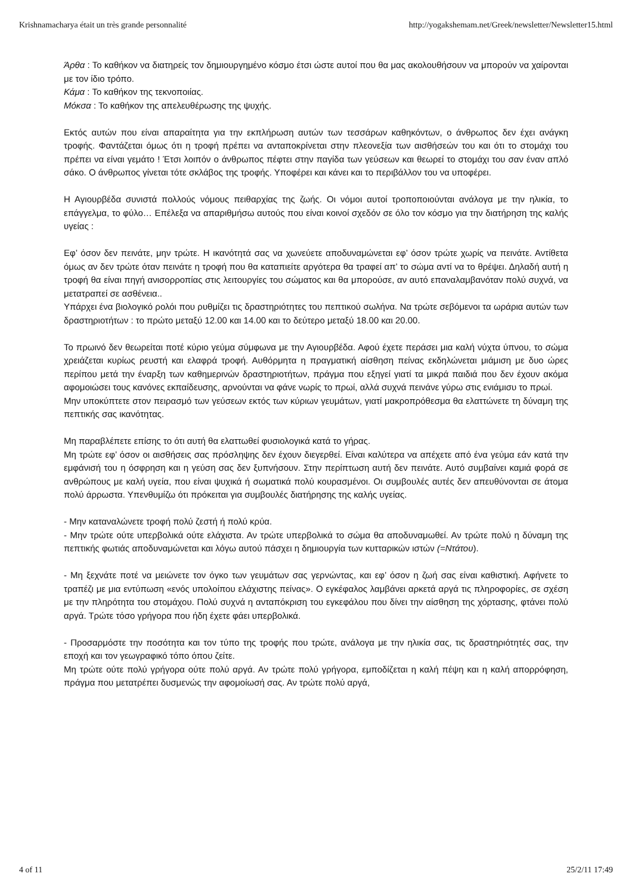Krishnamacharya était un très grande personnalité http://yogakshemam.net/Greek/newsletter/Newsletter15.html
Άρθα : Το καθήκον να διατηρείς τον δημιουργημένο κόσμο έτσι ώστε αυτοί που θα μας ακολουθήσουν να μπορούν να χαίρονται με τον ίδιο τρόπο.
Κάμα : Το καθήκον της τεκνοποιίας.
Μόκσα : Το καθήκον της απελευθέρωσης της ψυχής.
Εκτός αυτών που είναι απαραίτητα για την εκπλήρωση αυτών των τεσσάρων καθηκόντων, ο άνθρωπος δεν έχει ανάγκη τροφής. Φαντάζεται όμως ότι η τροφή πρέπει να ανταποκρίνεται στην πλεονεξία των αισθήσεών του και ότι το στομάχι του πρέπει να είναι γεμάτο ! Έτσι λοιπόν ο άνθρωπος πέφτει στην παγίδα των γεύσεων και θεωρεί το στομάχι του σαν έναν απλό σάκο. Ο άνθρωπος γίνεται τότε σκλάβος της τροφής. Υποφέρει και κάνει και το περιβάλλον του να υποφέρει.
Η Αγιουρβέδα συνιστά πολλούς νόμους πειθαρχίας της ζωής. Οι νόμοι αυτοί τροποποιούνται ανάλογα με την ηλικία, το επάγγελμα, το φύλο… Επέλεξα να απαριθμήσω αυτούς που είναι κοινοί σχεδόν σε όλο τον κόσμο για την διατήρηση της καλής υγείας :
Εφ’ όσον δεν πεινάτε, μην τρώτε. Η ικανότητά σας να χωνεύετε αποδυναμώνεται εφ’ όσον τρώτε χωρίς να πεινάτε. Αντίθετα όμως αν δεν τρώτε όταν πεινάτε η τροφή που θα καταπιείτε αργότερα θα τραφεί απ’ το σώμα αντί να το θρέψει. Δηλαδή αυτή η τροφή θα είναι πηγή ανισορροπίας στις λειτουργίες του σώματος και θα μπορούσε, αν αυτό επαναλαμβανόταν πολύ συχνά, να μετατραπεί σε ασθένεια..
Υπάρχει ένα βιολογικό ρολόι που ρυθμίζει τις δραστηριότητες του πεπτικού σωλήνα. Να τρώτε σεβόμενοι τα ωράρια αυτών των δραστηριοτήτων : το πρώτο μεταξύ 12.00 και 14.00 και το δεύτερο μεταξύ 18.00 και 20.00.
Το πρωινό δεν θεωρείται ποτέ κύριο γεύμα σύμφωνα με την Αγιουρβέδα. Αφού έχετε περάσει μια καλή νύχτα ύπνου, το σώμα χρειάζεται κυρίως ρευστή και ελαφρά τροφή. Αυθόρμητα η πραγματική αίσθηση πείνας εκδηλώνεται μιάμιση με δυο ώρες περίπου μετά την έναρξη των καθημερινών δραστηριοτήτων, πράγμα που εξηγεί γιατί τα μικρά παιδιά που δεν έχουν ακόμα αφομοιώσει τους κανόνες εκπαίδευσης, αρνούνται να φάνε νωρίς το πρωί, αλλά συχνά πεινάνε γύρω στις ενιάμισυ το πρωί.
Μην υποκύπτετε στον πειρασμό των γεύσεων εκτός των κύριων γευμάτων, γιατί μακροπρόθεσμα θα ελαττώνετε τη δύναμη της πεπτικής σας ικανότητας.
Μη παραβλέπετε επίσης το ότι αυτή θα ελαττωθεί φυσιολογικά κατά το γήρας.
Μη τρώτε εφ’ όσον οι αισθήσεις σας πρόσληψης δεν έχουν διεγερθεί. Είναι καλύτερα να απέχετε από ένα γεύμα εάν κατά την εμφάνισή του η όσφρηση και η γεύση σας δεν ξυπνήσουν. Στην περίπτωση αυτή δεν πεινάτε. Αυτό συμβαίνει καμιά φορά σε ανθρώπους με καλή υγεία, που είναι ψυχικά ή σωματικά πολύ κουρασμένοι. Οι συμβουλές αυτές δεν απευθύνονται σε άτομα πολύ άρρωστα. Υπενθυμίζω ότι πρόκειται για συμβουλές διατήρησης της καλής υγείας.
- Μην καταναλώνετε τροφή πολύ ζεστή ή πολύ κρύα.
- Μην τρώτε ούτε υπερβολικά ούτε ελάχιστα. Αν τρώτε υπερβολικά το σώμα θα αποδυναμωθεί. Αν τρώτε πολύ η δύναμη της πεπτικής φωτιάς αποδυναμώνεται και λόγω αυτού πάσχει η δημιουργία των κυτταρικών ιστών (=Ντάτου).
- Μη ξεχνάτε ποτέ να μειώνετε τον όγκο των γευμάτων σας γερνώντας, και εφ’ όσον η ζωή σας είναι καθιστική. Αφήνετε το τραπέζι με μια εντύπωση «ενός υπολοίπου ελάχιστης πείνας». Ο εγκέφαλος λαμβάνει αρκετά αργά τις πληροφορίες, σε σχέση με την πληρότητα του στομάχου. Πολύ συχνά η ανταπόκριση του εγκεφάλου που δίνει την αίσθηση της χόρτασης, φτάνει πολύ αργά. Τρώτε τόσο γρήγορα που ήδη έχετε φάει υπερβολικά.
- Προσαρμόστε την ποσότητα και τον τύπο της τροφής που τρώτε, ανάλογα με την ηλικία σας, τις δραστηριότητές σας, την εποχή και τον γεωγραφικό τόπο όπου ζείτε.
Μη τρώτε ούτε πολύ γρήγορα ούτε πολύ αργά. Αν τρώτε πολύ γρήγορα, εμποδίζεται η καλή πέψη και η καλή απορρόφηση, πράγμα που μετατρέπει δυσμενώς την αφομοίωσή σας. Αν τρώτε πολύ αργά,
4 of 11 25/2/11 17:49